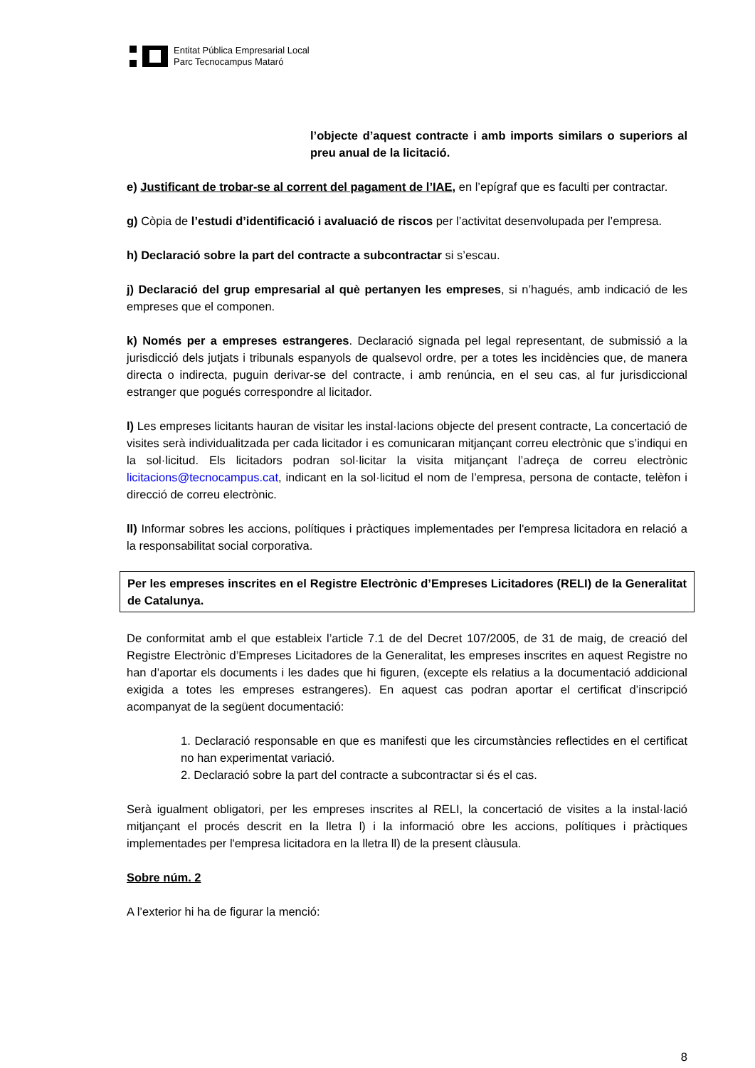Entitat Pública Empresarial Local
Parc Tecnocampus Mataró
l’objecte d’aquest contracte i amb imports similars o superiors al preu anual de la licitació.
e) Justificant de trobar-se al corrent del pagament de l’IAE, en l’epígraf que es faculti per contractar.
g) Còpia de l’estudi d’identificació i avaluació de riscos per l’activitat desenvolupada per l’empresa.
h) Declaració sobre la part del contracte a subcontractar si s’escau.
j) Declaració del grup empresarial al què pertanyen les empreses, si n’hagués, amb indicació de les empreses que el componen.
k) Només per a empreses estrangeres. Declaració signada pel legal representant, de submissió a la jurisdicció dels jutjats i tribunals espanyols de qualsevol ordre, per a totes les incidències que, de manera directa o indirecta, puguin derivar-se del contracte, i amb renúncia, en el seu cas, al fur jurisdiccional estranger que pogués correspondre al licitador.
l) Les empreses licitants hauran de visitar les instal·lacions objecte del present contracte, La concertació de visites serà individualitzada per cada licitador i es comunicaran mitjançant correu electrònic que s’indiqui en la sol·licitud. Els licitadors podran sol·licitar la visita mitjançant l’adreça de correu electrònic licitacions@tecnocampus.cat, indicant en la sol·licitud el nom de l’empresa, persona de contacte, telèfon i direcció de correu electrònic.
ll) Informar sobres les accions, polítiques i pràctiques implementades per l'empresa licitadora en relació a la responsabilitat social corporativa.
Per les empreses inscrites en el Registre Electrònic d’Empreses Licitadores (RELI) de la Generalitat de Catalunya.
De conformitat amb el que estableix l’article 7.1 de del Decret 107/2005, de 31 de maig, de creació del Registre Electrònic d’Empreses Licitadores de la Generalitat, les empreses inscrites en aquest Registre no han d’aportar els documents i les dades que hi figuren, (excepte els relatius a la documentació addicional exigida a totes les empreses estrangeres). En aquest cas podran aportar el certificat d’inscripció acompanyat de la següent documentació:
1. Declaració responsable en que es manifesti que les circumstàncies reflectides en el certificat no han experimentat variació.
2. Declaració sobre la part del contracte a subcontractar si és el cas.
Serà igualment obligatori, per les empreses inscrites al RELI, la concertació de visites a la instal·lació mitjançant el procés descrit en la lletra l) i la informació obre les accions, polítiques i pràctiques implementades per l'empresa licitadora en la lletra ll) de la present clàusula.
Sobre núm. 2
A l’exterior hi ha de figurar la menció:
8